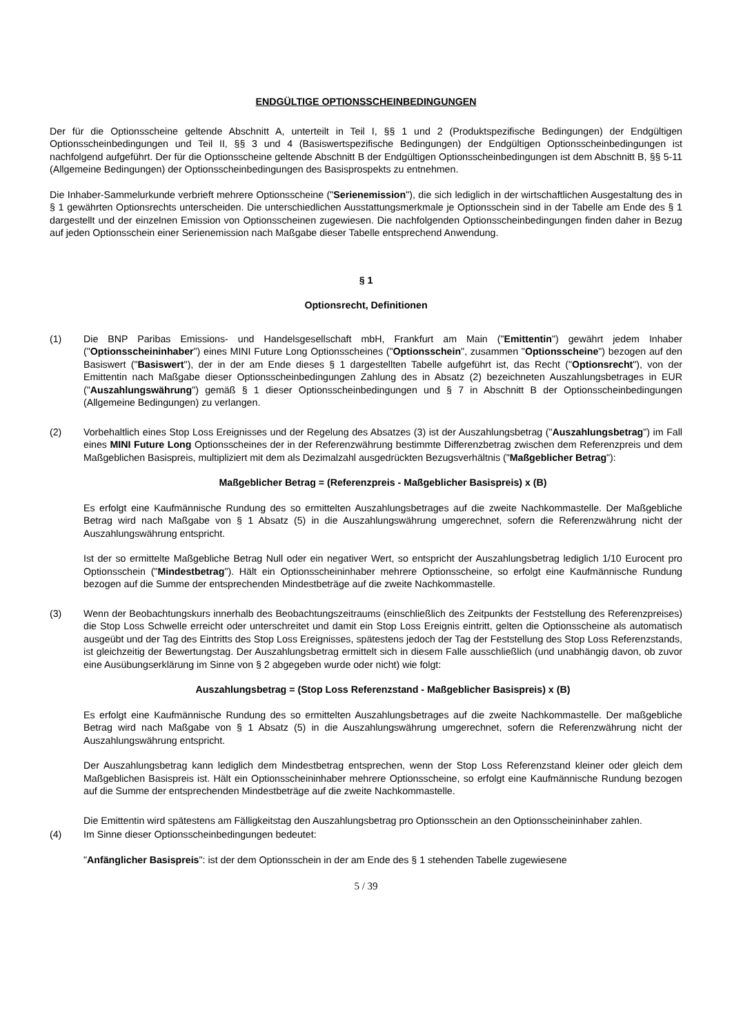ENDGÜLTIGE OPTIONSSCHEINBEDINGUNGEN
Der für die Optionsscheine geltende Abschnitt A, unterteilt in Teil I, §§ 1 und 2 (Produktspezifische Bedingungen) der Endgültigen Optionsscheinbedingungen und Teil II, §§ 3 und 4 (Basiswertspezifische Bedingungen) der Endgültigen Optionsscheinbedingungen ist nachfolgend aufgeführt. Der für die Optionsscheine geltende Abschnitt B der Endgültigen Optionsscheinbedingungen ist dem Abschnitt B, §§ 5-11 (Allgemeine Bedingungen) der Optionsscheinbedingungen des Basisprospekts zu entnehmen.
Die Inhaber-Sammelurkunde verbrieft mehrere Optionsscheine ("Serienemission"), die sich lediglich in der wirtschaftlichen Ausgestaltung des in § 1 gewährten Optionsrechts unterscheiden. Die unterschiedlichen Ausstattungsmerkmale je Optionsschein sind in der Tabelle am Ende des § 1 dargestellt und der einzelnen Emission von Optionsscheinen zugewiesen. Die nachfolgenden Optionsscheinbedingungen finden daher in Bezug auf jeden Optionsschein einer Serienemission nach Maßgabe dieser Tabelle entsprechend Anwendung.
§ 1
Optionsrecht, Definitionen
(1) Die BNP Paribas Emissions- und Handelsgesellschaft mbH, Frankfurt am Main ("Emittentin") gewährt jedem Inhaber ("Optionsscheininhaber") eines MINI Future Long Optionsscheines ("Optionsschein", zusammen "Optionsscheine") bezogen auf den Basiswert ("Basiswert"), der in der am Ende dieses § 1 dargestellten Tabelle aufgeführt ist, das Recht ("Optionsrecht"), von der Emittentin nach Maßgabe dieser Optionsscheinbedingungen Zahlung des in Absatz (2) bezeichneten Auszahlungsbetrages in EUR ("Auszahlungswährung") gemäß § 1 dieser Optionsscheinbedingungen und § 7 in Abschnitt B der Optionsscheinbedingungen (Allgemeine Bedingungen) zu verlangen.
(2) Vorbehaltlich eines Stop Loss Ereignisses und der Regelung des Absatzes (3) ist der Auszahlungsbetrag ("Auszahlungsbetrag") im Fall eines MINI Future Long Optionsscheines der in der Referenzwährung bestimmte Differenzbetrag zwischen dem Referenzpreis und dem Maßgeblichen Basispreis, multipliziert mit dem als Dezimalzahl ausgedrückten Bezugsverhältnis ("Maßgeblicher Betrag"):
Maßgeblicher Betrag = (Referenzpreis - Maßgeblicher Basispreis) x (B)
Es erfolgt eine Kaufmännische Rundung des so ermittelten Auszahlungsbetrages auf die zweite Nachkommastelle. Der Maßgebliche Betrag wird nach Maßgabe von § 1 Absatz (5) in die Auszahlungswährung umgerechnet, sofern die Referenzwährung nicht der Auszahlungswährung entspricht.
Ist der so ermittelte Maßgebliche Betrag Null oder ein negativer Wert, so entspricht der Auszahlungsbetrag lediglich 1/10 Eurocent pro Optionsschein ("Mindestbetrag"). Hält ein Optionsscheininhaber mehrere Optionsscheine, so erfolgt eine Kaufmännische Rundung bezogen auf die Summe der entsprechenden Mindestbeträge auf die zweite Nachkommastelle.
(3) Wenn der Beobachtungskurs innerhalb des Beobachtungszeitraums (einschließlich des Zeitpunkts der Feststellung des Referenzpreises) die Stop Loss Schwelle erreicht oder unterschreitet und damit ein Stop Loss Ereignis eintritt, gelten die Optionsscheine als automatisch ausgeübt und der Tag des Eintritts des Stop Loss Ereignisses, spätestens jedoch der Tag der Feststellung des Stop Loss Referenzstands, ist gleichzeitig der Bewertungstag. Der Auszahlungsbetrag ermittelt sich in diesem Falle ausschließlich (und unabhängig davon, ob zuvor eine Ausübungserklärung im Sinne von § 2 abgegeben wurde oder nicht) wie folgt:
Auszahlungsbetrag = (Stop Loss Referenzstand - Maßgeblicher Basispreis) x (B)
Es erfolgt eine Kaufmännische Rundung des so ermittelten Auszahlungsbetrages auf die zweite Nachkommastelle. Der maßgebliche Betrag wird nach Maßgabe von § 1 Absatz (5) in die Auszahlungswährung umgerechnet, sofern die Referenzwährung nicht der Auszahlungswährung entspricht.
Der Auszahlungsbetrag kann lediglich dem Mindestbetrag entsprechen, wenn der Stop Loss Referenzstand kleiner oder gleich dem Maßgeblichen Basispreis ist. Hält ein Optionsscheininhaber mehrere Optionsscheine, so erfolgt eine Kaufmännische Rundung bezogen auf die Summe der entsprechenden Mindestbeträge auf die zweite Nachkommastelle.
Die Emittentin wird spätestens am Fälligkeitstag den Auszahlungsbetrag pro Optionsschein an den Optionsscheininhaber zahlen.
(4) Im Sinne dieser Optionsscheinbedingungen bedeutet:
"Anfänglicher Basispreis": ist der dem Optionsschein in der am Ende des § 1 stehenden Tabelle zugewiesene
5 / 39